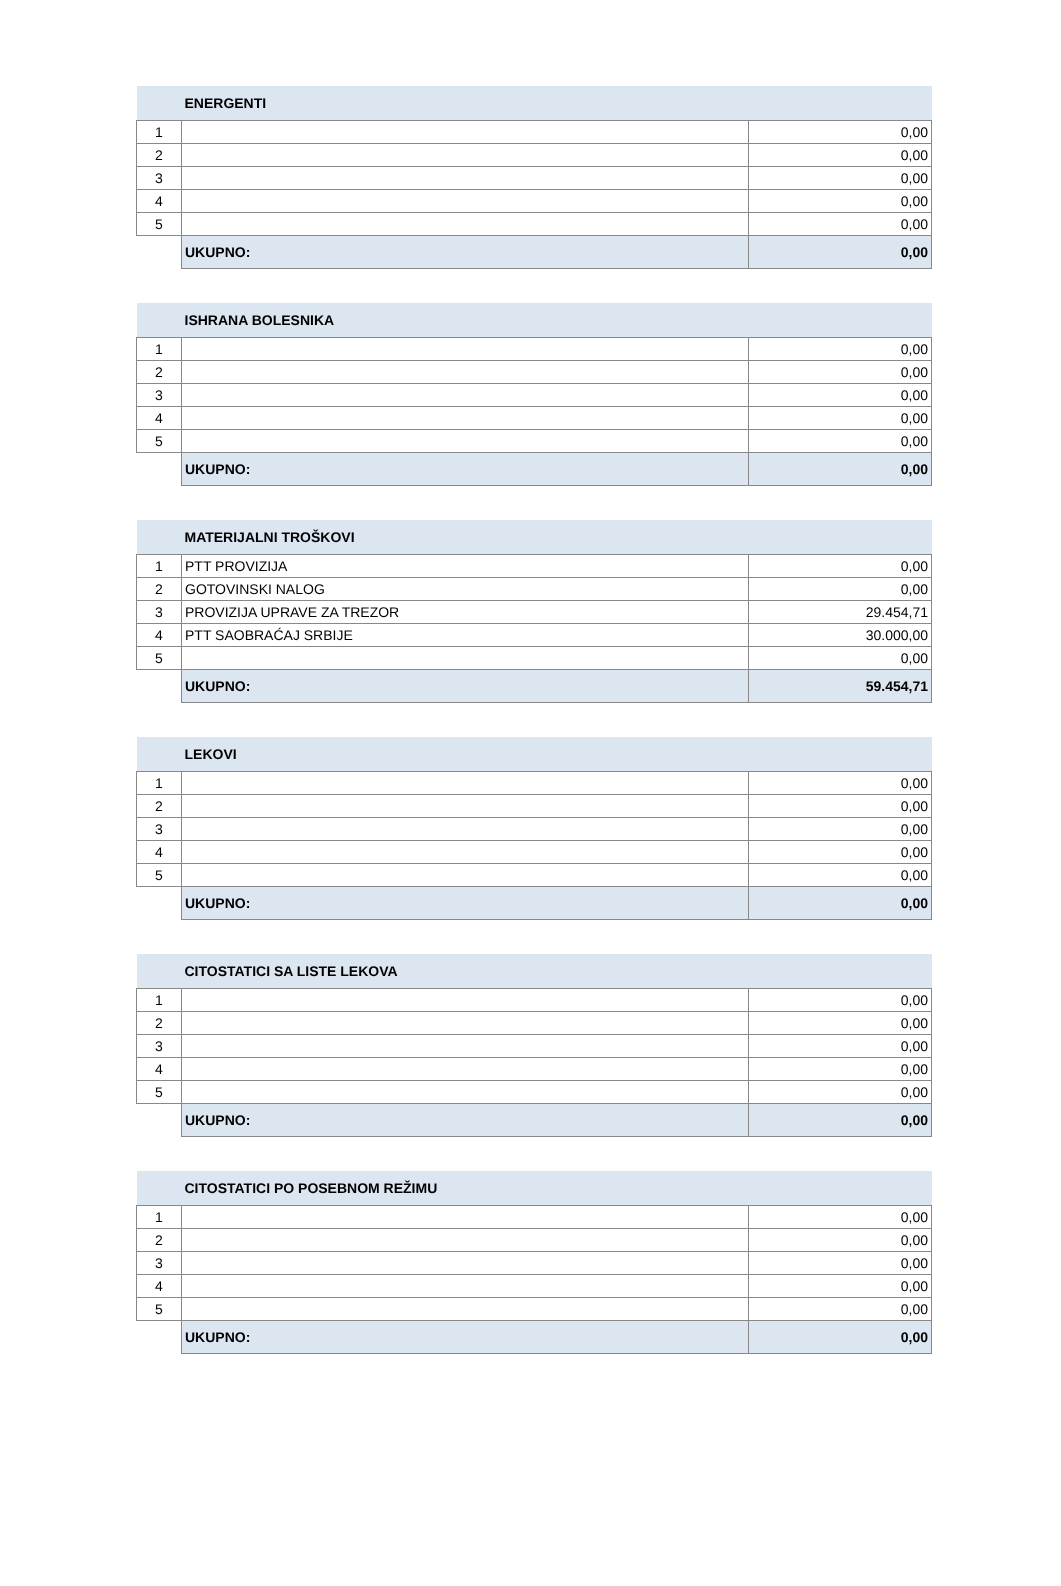| | ENERGENTI | |
| --- | --- | --- |
| 1 | | 0,00 |
| 2 | | 0,00 |
| 3 | | 0,00 |
| 4 | | 0,00 |
| 5 | | 0,00 |
| | UKUPNO: | 0,00 |
| | ISHRANA BOLESNIKA | |
| --- | --- | --- |
| 1 | | 0,00 |
| 2 | | 0,00 |
| 3 | | 0,00 |
| 4 | | 0,00 |
| 5 | | 0,00 |
| | UKUPNO: | 0,00 |
| | MATERIJALNI TROŠKOVI | |
| --- | --- | --- |
| 1 | PTT PROVIZIJA | 0,00 |
| 2 | GOTOVINSKI NALOG | 0,00 |
| 3 | PROVIZIJA UPRAVE ZA TREZOR | 29.454,71 |
| 4 | PTT SAOBRAĆAJ SRBIJE | 30.000,00 |
| 5 | | 0,00 |
| | UKUPNO: | 59.454,71 |
| | LEKOVI | |
| --- | --- | --- |
| 1 | | 0,00 |
| 2 | | 0,00 |
| 3 | | 0,00 |
| 4 | | 0,00 |
| 5 | | 0,00 |
| | UKUPNO: | 0,00 |
| | CITOSTATICI SA LISTE LEKOVA | |
| --- | --- | --- |
| 1 | | 0,00 |
| 2 | | 0,00 |
| 3 | | 0,00 |
| 4 | | 0,00 |
| 5 | | 0,00 |
| | UKUPNO: | 0,00 |
| | CITOSTATICI PO POSEBNOM REŽIMU | |
| --- | --- | --- |
| 1 | | 0,00 |
| 2 | | 0,00 |
| 3 | | 0,00 |
| 4 | | 0,00 |
| 5 | | 0,00 |
| | UKUPNO: | 0,00 |